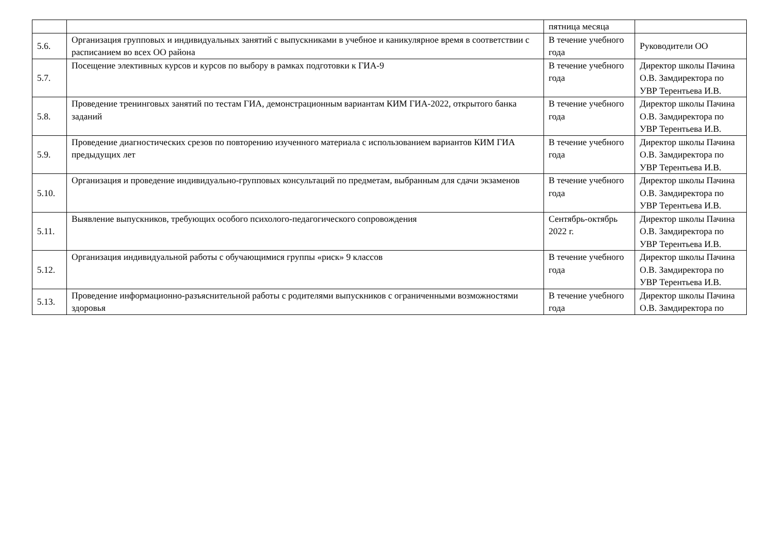| | | пятница месяца | |
| 5.6. | Организация групповых и индивидуальных занятий с выпускниками в учебное и каникулярное время в соответствии с расписанием во всех ОО района | В течение учебного года | Руководители ОО |
| 5.7. | Посещение элективных курсов и курсов по выбору в рамках подготовки к ГИА-9 | В течение учебного года | Директор школы Пачина О.В. Замдиректора по УВР Терентьева И.В. |
| 5.8. | Проведение тренинговых занятий по тестам ГИА, демонстрационным вариантам КИМ ГИА-2022, открытого банка заданий | В течение учебного года | Директор школы Пачина О.В. Замдиректора по УВР Терентьева И.В. |
| 5.9. | Проведение диагностических срезов по повторению изученного материала с использованием вариантов КИМ ГИА предыдущих лет | В течение учебного года | Директор школы Пачина О.В. Замдиректора по УВР Терентьева И.В. |
| 5.10. | Организация и проведение индивидуально-групповых консультаций по предметам, выбранным для сдачи экзаменов | В течение учебного года | Директор школы Пачина О.В. Замдиректора по УВР Терентьева И.В. |
| 5.11. | Выявление выпускников, требующих особого психолого-педагогического сопровождения | Сентябрь-октябрь 2022 г. | Директор школы Пачина О.В. Замдиректора по УВР Терентьева И.В. |
| 5.12. | Организация индивидуальной работы с обучающимися группы «риск» 9 классов | В течение учебного года | Директор школы Пачина О.В. Замдиректора по УВР Терентьева И.В. |
| 5.13. | Проведение информационно-разъяснительной работы с родителями выпускников с ограниченными возможностями здоровья | В течение учебного года | Директор школы Пачина О.В. Замдиректора по |